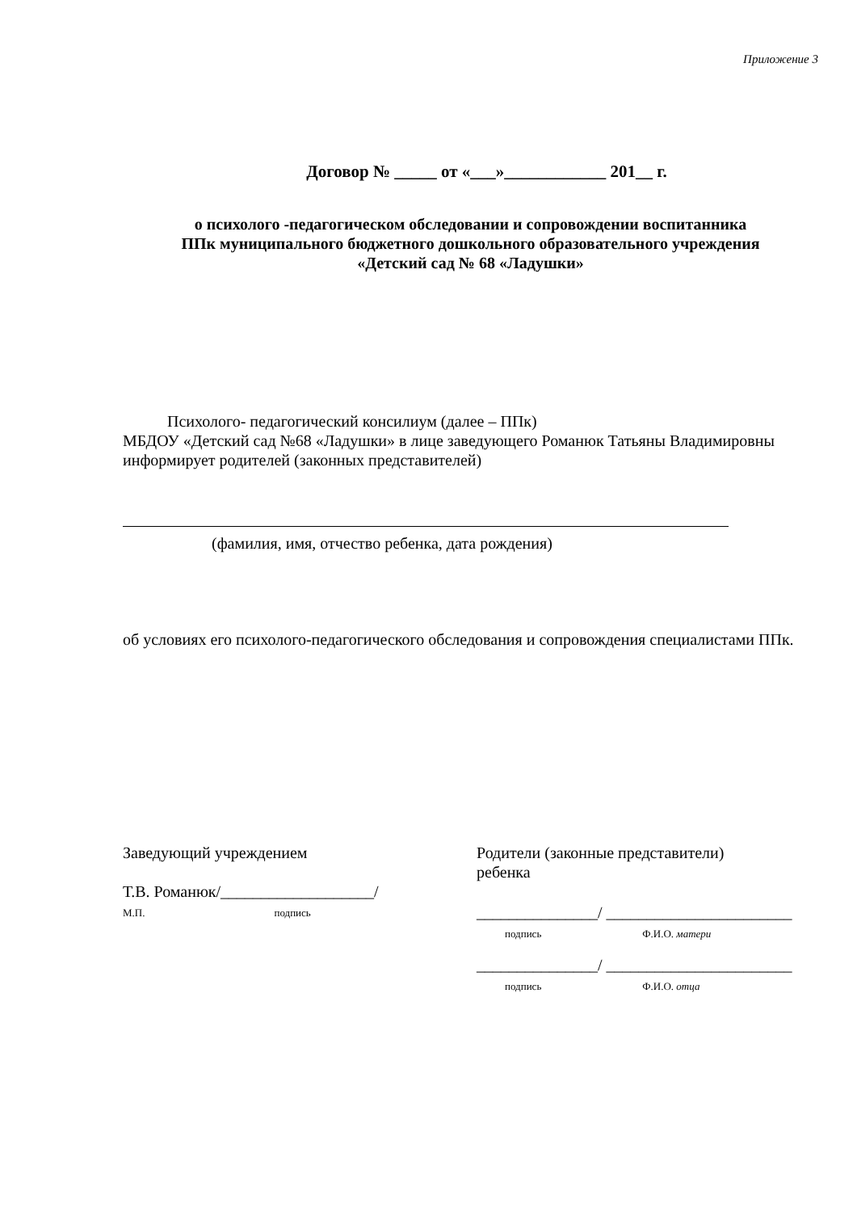Приложение 3
Договор № _____ от «___»____________ 201__ г.
о психолого -педагогическом обследовании и сопровождении воспитанника
ППк муниципального бюджетного дошкольного образовательного учреждения
«Детский сад № 68 «Ладушки»
Психолого- педагогический консилиум (далее – ППк)
МБДОУ «Детский сад №68 «Ладушки» в лице заведующего Романюк Татьяны Владимировны информирует родителей (законных представителей)
(фамилия, имя, отчество ребенка, дата рождения)
об условиях его психолого-педагогического обследования и сопровождения специалистами ППк.
Заведующий учреждением
Т.В. Романюк/___________________/
М.П. подпись
Родители (законные представители)
ребенка
_______________/ _______________________
подпись Ф.И.О. матери
_______________/ _______________________
подпись Ф.И.О. отца